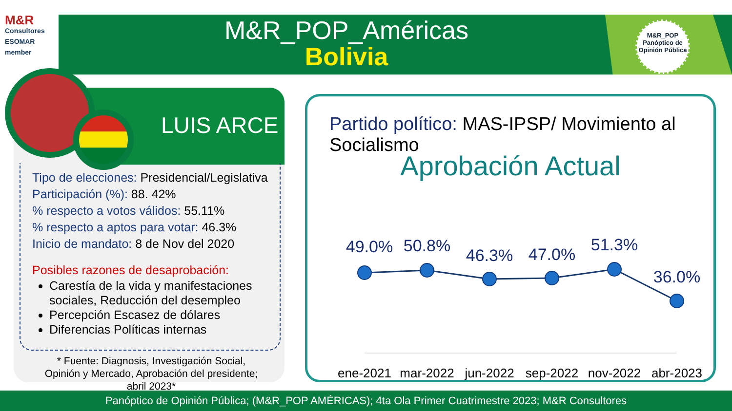M&R
Consultores
ESOMAR member
M&R_POP_Américas
Bolivia
M&R_POP
Panóptico de
Opinión Pública
LUIS ARCE
Tipo de elecciones: Presidencial/Legislativa
Participación (%): 88. 42%
% respecto a votos válidos: 55.11%
% respecto a aptos para votar: 46.3%
Inicio de mandato: 8 de Nov del 2020
Posibles razones de desaprobación:
Carestía de la vida y manifestaciones sociales, Reducción del desempleo
Percepción Escasez de dólares
Diferencias Políticas internas
* Fuente: Diagnosis, Investigación Social, Opinión y Mercado, Aprobación del presidente; abril 2023*
Partido político: MAS-IPSP/ Movimiento al Socialismo
Aprobación Actual
49.0%
50.8%
46.3%
47.0%
51.3%
36.0%
ene-2021
mar-2022
jun-2022
sep-2022
nov-2022
abr-2023
Panóptico de Opinión Pública; (M&R_POP AMÉRICAS); 4ta Ola Primer Cuatrimestre 2023; M&R Consultores